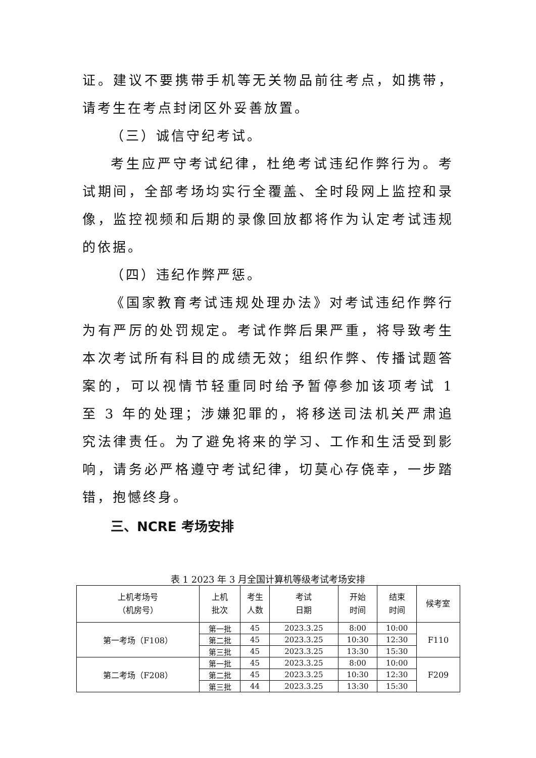证。建议不要携带手机等无关物品前往考点，如携带，请考生在考点封闭区外妥善放置。
（三）诚信守纪考试。
考生应严守考试纪律，杜绝考试违纪作弊行为。考试期间，全部考场均实行全覆盖、全时段网上监控和录像，监控视频和后期的录像回放都将作为认定考试违规的依据。
（四）违纪作弊严惩。
《国家教育考试违规处理办法》对考试违纪作弊行为有严厉的处罚规定。考试作弊后果严重，将导致考生本次考试所有科目的成绩无效；组织作弊、传播试题答案的，可以视情节轻重同时给予暂停参加该项考试 1 至 3 年的处理；涉嫌犯罪的，将移送司法机关严肃追究法律责任。为了避免将来的学习、工作和生活受到影响，请务必严格遵守考试纪律，切莫心存侥幸，一步踏错，抱憾终身。
三、NCRE 考场安排
表 1 2023 年 3 月全国计算机等级考试考场安排
| 上机考场号 （机房号） | 上机 批次 | 考生 人数 | 考试 日期 | 开始 时间 | 结束 时间 | 候考室 |
| --- | --- | --- | --- | --- | --- | --- |
| 第一考场（F108） | 第一批 | 45 | 2023.3.25 | 8:00 | 10:00 | F110 |
| | 第二批 | 45 | 2023.3.25 | 10:30 | 12:30 | |
| | 第三批 | 45 | 2023.3.25 | 13:30 | 15:30 | |
| 第二考场（F208） | 第一批 | 45 | 2023.3.25 | 8:00 | 10:00 | F209 |
| | 第二批 | 45 | 2023.3.25 | 10:30 | 12:30 | |
| | 第三批 | 44 | 2023.3.25 | 13:30 | 15:30 | |